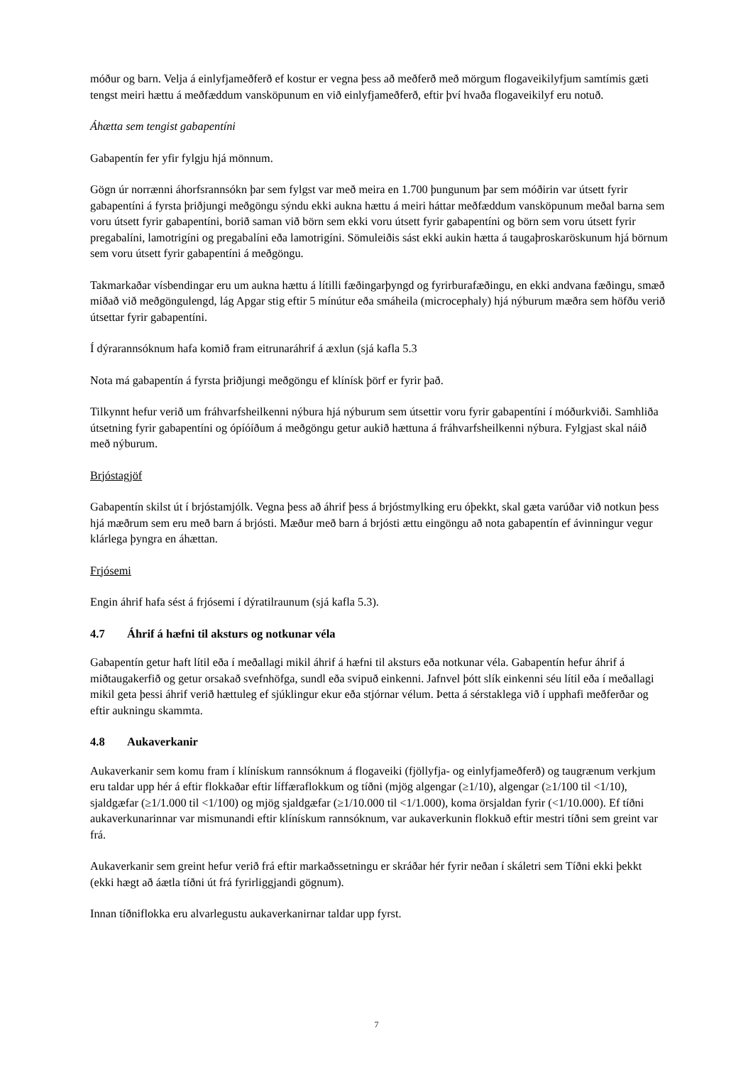móður og barn. Velja á einlyfjameðferð ef kostur er vegna þess að meðferð með mörgum flogaveikilyfjum samtímis gæti tengst meiri hættu á meðfæddum vansköpunum en við einlyfjameðferð, eftir því hvaða flogaveikilyf eru notuð.
Áhætta sem tengist gabapentíni
Gabapentín fer yfir fylgju hjá mönnum.
Gögn úr norrænni áhorfsrannsókn þar sem fylgst var með meira en 1.700 þungunum þar sem móðirin var útsett fyrir gabapentíni á fyrsta þriðjungi meðgöngu sýndu ekki aukna hættu á meiri háttar meðfæddum vansköpunum meðal barna sem voru útsett fyrir gabapentíni, borið saman við börn sem ekki voru útsett fyrir gabapentíni og börn sem voru útsett fyrir pregabalíni, lamotrigíni og pregabalíni eða lamotrigíni. Sömuleiðis sást ekki aukin hætta á taugaþroskaröskunum hjá börnum sem voru útsett fyrir gabapentíni á meðgöngu.
Takmarkaðar vísbendingar eru um aukna hættu á lítilli fæðingarþyngd og fyrirburafæðingu, en ekki andvana fæðingu, smæð miðað við meðgöngulengd, lág Apgar stig eftir 5 mínútur eða smáheila (microcephaly) hjá nýburum mæðra sem höfðu verið útsettar fyrir gabapentíni.
Í dýrarannsóknum hafa komið fram eitrunaráhrif á æxlun (sjá kafla 5.3
Nota má gabapentín á fyrsta þriðjungi meðgöngu ef klínísk þörf er fyrir það.
Tilkynnt hefur verið um fráhvarfsheilkenni nýbura hjá nýburum sem útsettir voru fyrir gabapentíni í móðurkviði. Samhliða útsetning fyrir gabapentíni og ópíóíðum á meðgöngu getur aukið hættuna á fráhvarfsheilkenni nýbura. Fylgjast skal náið með nýburum.
Brjóstagjöf
Gabapentín skilst út í brjóstamjólk. Vegna þess að áhrif þess á brjóstmylking eru óþekkt, skal gæta varúðar við notkun þess hjá mæðrum sem eru með barn á brjósti. Mæður með barn á brjósti ættu eingöngu að nota gabapentín ef ávinningur vegur klárlega þyngra en áhættan.
Frjósemi
Engin áhrif hafa sést á frjósemi í dýratilraunum (sjá kafla 5.3).
4.7 Áhrif á hæfni til aksturs og notkunar véla
Gabapentín getur haft lítil eða í meðallagi mikil áhrif á hæfni til aksturs eða notkunar véla. Gabapentín hefur áhrif á miðtaugakerfið og getur orsakað svefnhöfga, sundl eða svipuð einkenni. Jafnvel þótt slík einkenni séu lítil eða í meðallagi mikil geta þessi áhrif verið hættuleg ef sjúklingur ekur eða stjórnar vélum. Þetta á sérstaklega við í upphafi meðferðar og eftir aukningu skammta.
4.8 Aukaverkanir
Aukaverkanir sem komu fram í klínískum rannsóknum á flogaveiki (fjöllyfja- og einlyfjameðferð) og taugrænum verkjum eru taldar upp hér á eftir flokkaðar eftir líffæraflokkum og tíðni (mjög algengar (≥1/10), algengar (≥1/100 til <1/10), sjaldgæfar (≥1/1.000 til <1/100) og mjög sjaldgæfar (≥1/10.000 til <1/1.000), koma örsjaldan fyrir (<1/10.000). Ef tíðni aukaverkunarinnar var mismunandi eftir klínískum rannsóknum, var aukaverkunin flokkuð eftir mestri tíðni sem greint var frá.
Aukaverkanir sem greint hefur verið frá eftir markaðssetningu er skráðar hér fyrir neðan í skáletri sem Tíðni ekki þekkt (ekki hægt að áætla tíðni út frá fyrirliggjandi gögnum).
Innan tíðniflokka eru alvarlegustu aukaverkanirnar taldar upp fyrst.
7